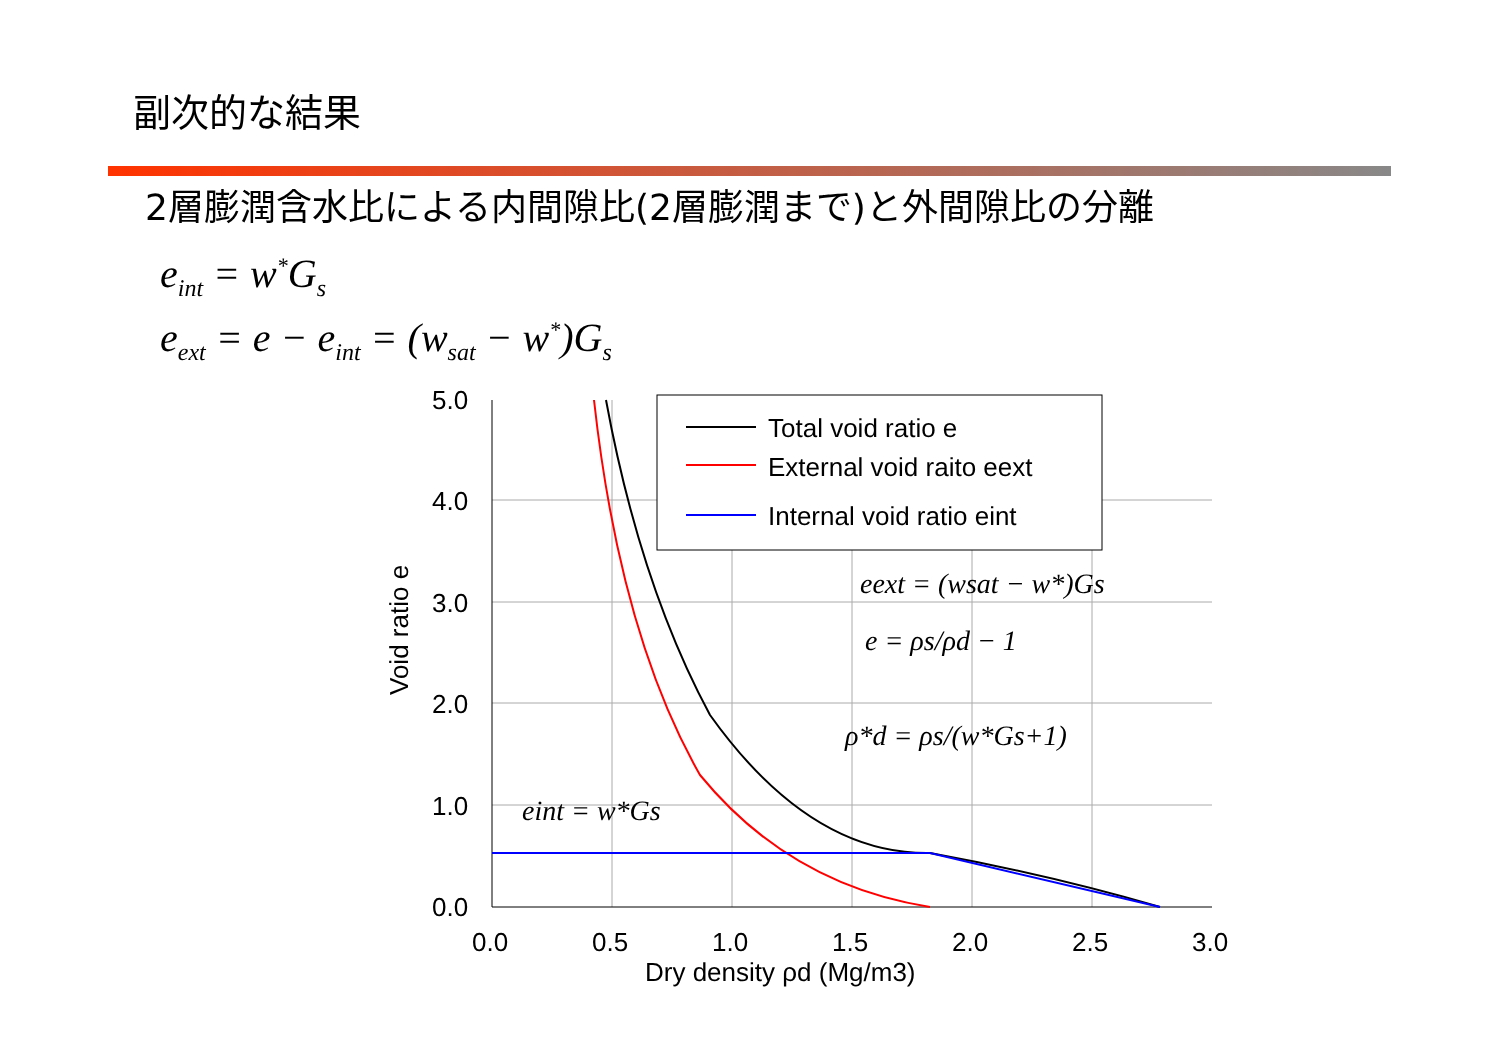副次的な結果
2層膨潤含水比による内間隙比(2層膨潤まで)と外間隙比の分離
e<sub>int</sub> = w<sup>*</sup>G<sub>s</sub>
e<sub>ext</sub> = e − e<sub>int</sub> = (w<sub>sat</sub> − w<sup>*</sup>)G<sub>s</sub>
5.0
4.0
3.0
2.0
1.0
0.0
0.0
0.5
1.0
1.5
2.0
2.5
3.0
Dry density ρd (Mg/m3)
Void ratio e
Total void ratio e
External void raito eext
Internal void ratio eint
eext = (wsat − w*)Gs
e = ρs/ρd − 1
ρ*d = ρs/(w*Gs+1)
eint = w*Gs